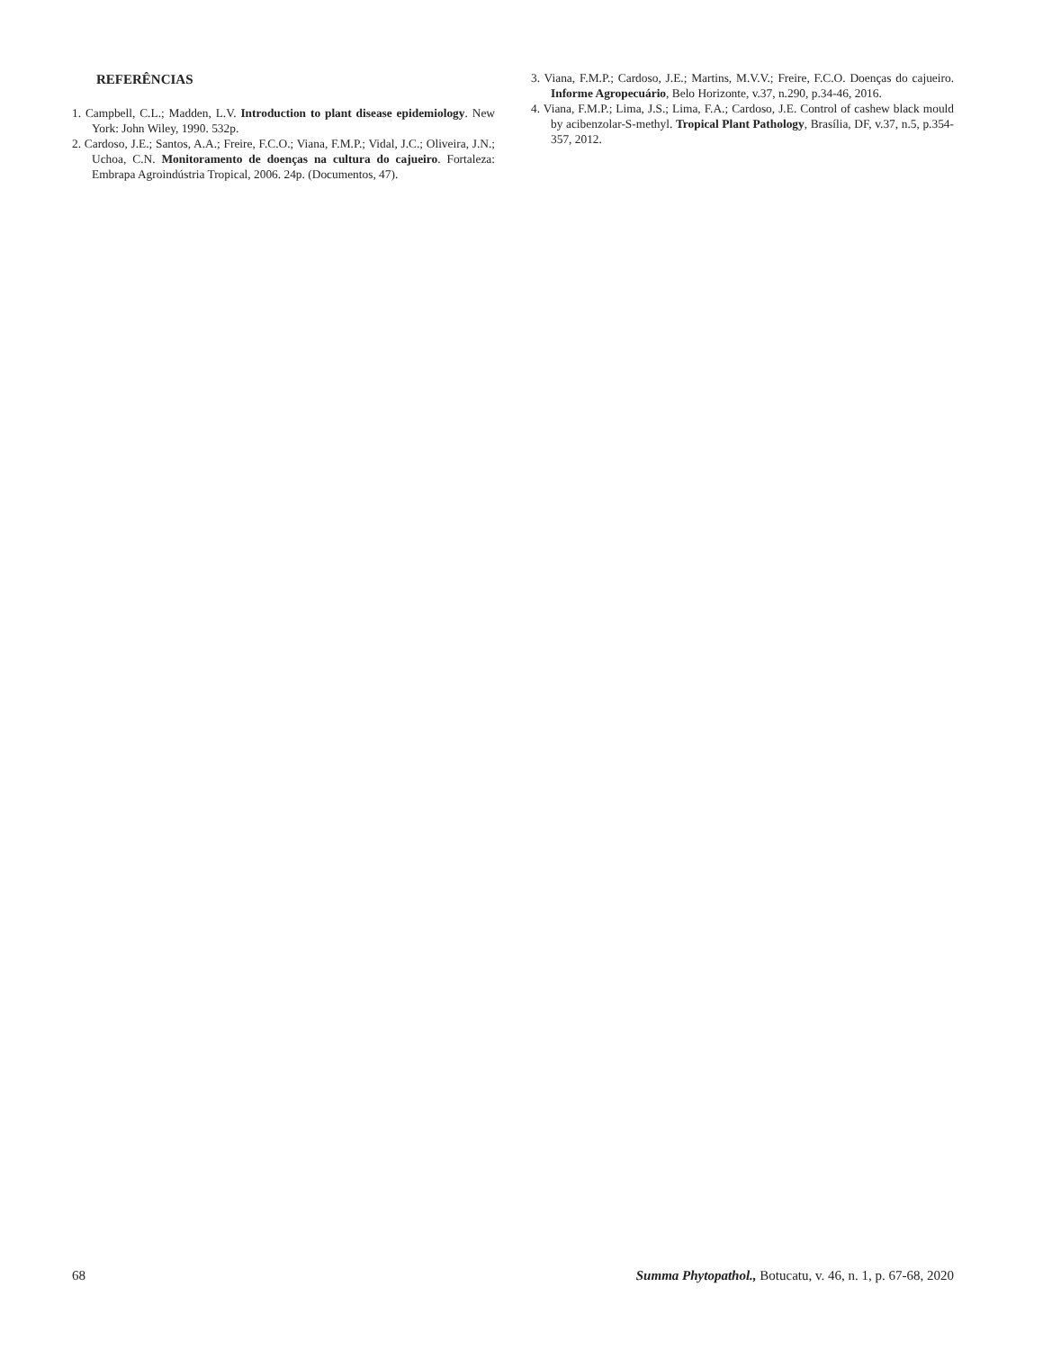REFERÊNCIAS
1. Campbell, C.L.; Madden, L.V. Introduction to plant disease epidemiology. New York: John Wiley, 1990. 532p.
2. Cardoso, J.E.; Santos, A.A.; Freire, F.C.O.; Viana, F.M.P.; Vidal, J.C.; Oliveira, J.N.; Uchoa, C.N. Monitoramento de doenças na cultura do cajueiro. Fortaleza: Embrapa Agroindústria Tropical, 2006. 24p. (Documentos, 47).
3. Viana, F.M.P.; Cardoso, J.E.; Martins, M.V.V.; Freire, F.C.O. Doenças do cajueiro. Informe Agropecuário, Belo Horizonte, v.37, n.290, p.34-46, 2016.
4. Viana, F.M.P.; Lima, J.S.; Lima, F.A.; Cardoso, J.E. Control of cashew black mould by acibenzolar-S-methyl. Tropical Plant Pathology, Brasília, DF, v.37, n.5, p.354-357, 2012.
68 Summa Phytopathol., Botucatu, v. 46, n. 1, p. 67-68, 2020